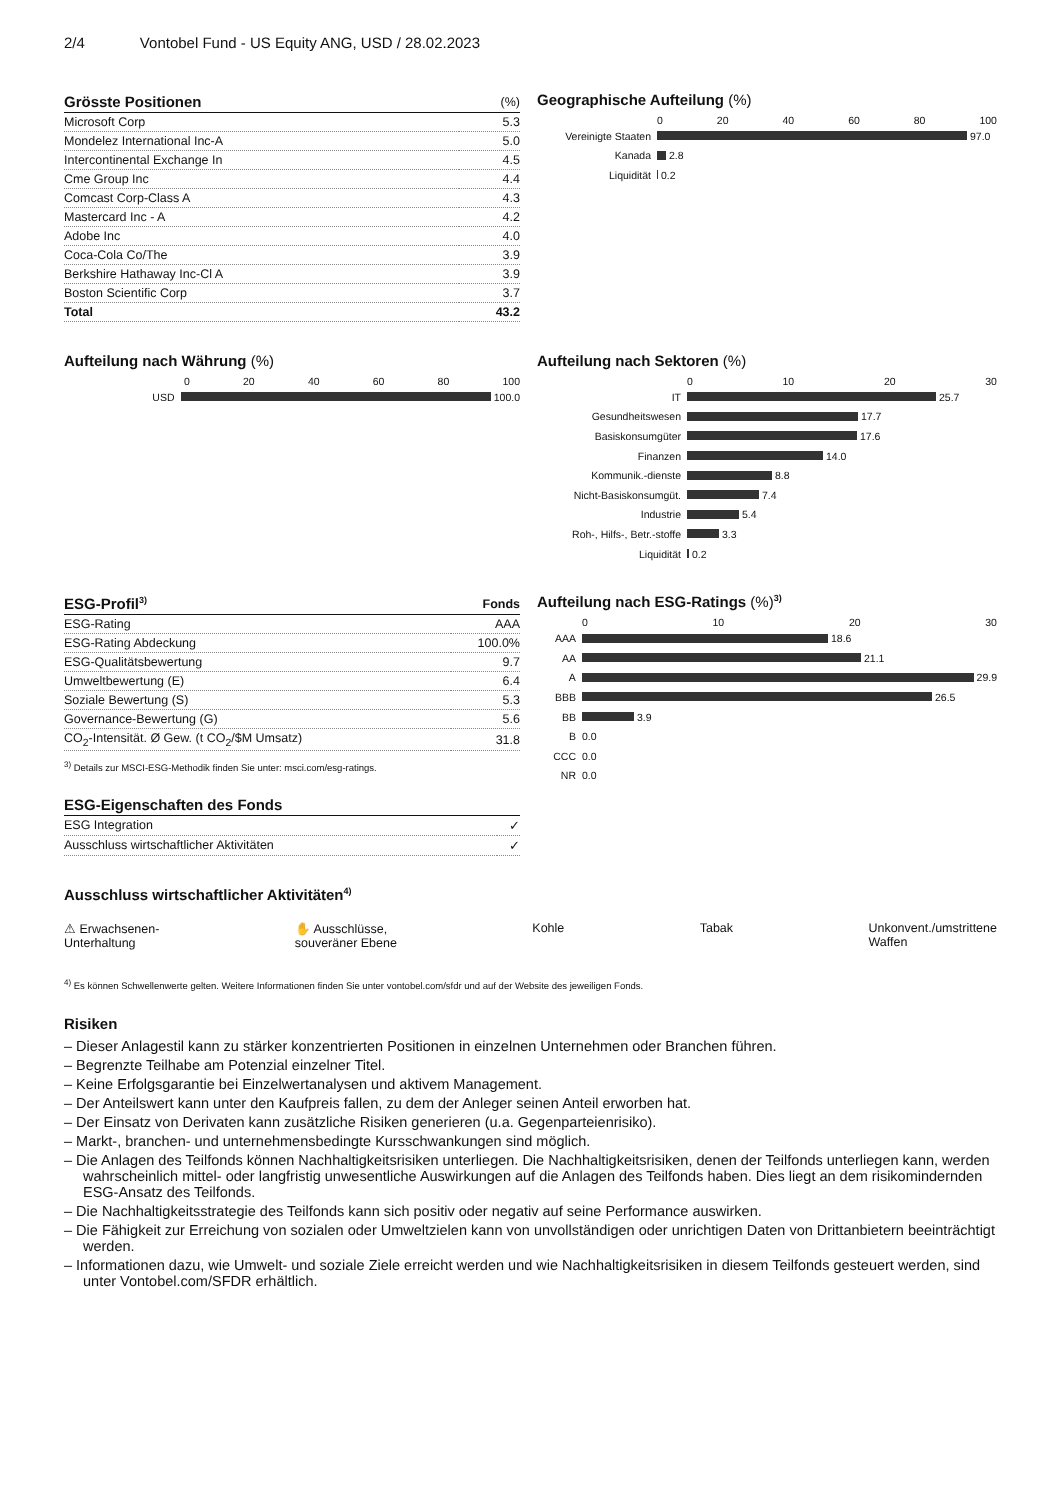2/4 Vontobel Fund - US Equity ANG, USD / 28.02.2023
| Grösste Positionen | (%) |
| --- | --- |
| Microsoft Corp | 5.3 |
| Mondelez International Inc-A | 5.0 |
| Intercontinental Exchange In | 4.5 |
| Cme Group Inc | 4.4 |
| Comcast Corp-Class A | 4.3 |
| Mastercard Inc - A | 4.2 |
| Adobe Inc | 4.0 |
| Coca-Cola Co/The | 3.9 |
| Berkshire Hathaway Inc-Cl A | 3.9 |
| Boston Scientific Corp | 3.7 |
| Total | 43.2 |
Geographische Aufteilung (%)
0 20 40 60 80 100
Vereinigte Staaten 97.0
Kanada 2.8
Liquidität 0.2
Aufteilung nach Währung (%)
0 20 40 60 80 100
USD 100.0
Aufteilung nach Sektoren (%)
0 10 20 30
IT 25.7
Gesundheitswesen 17.7
Basiskonsumgüter 17.6
Finanzen 14.0
Kommunik.-dienste 8.8
Nicht-Basiskonsumgüt. 7.4
Industrie 5.4
Roh-, Hilfs-, Betr.-stoffe 3.3
Liquidität 0.2
| ESG-Profil<sup>3)</sup> | Fonds |
| --- | --- |
| ESG-Rating | AAA |
| ESG-Rating Abdeckung | 100.0% |
| ESG-Qualitätsbewertung | 9.7 |
| Umweltbewertung (E) | 6.4 |
| Soziale Bewertung (S) | 5.3 |
| Governance-Bewertung (G) | 5.6 |
| CO<sub>2</sub>-Intensität. Ø Gew. (t CO<sub>2</sub>/$M Umsatz) | 31.8 |
<sup>3)</sup> Details zur MSCI-ESG-Methodik finden Sie unter: msci.com/esg-ratings.
| ESG-Eigenschaften des Fonds | |
| --- | --- |
| ESG Integration | ✓ |
| Ausschluss wirtschaftlicher Aktivitäten | ✓ |
Aufteilung nach ESG-Ratings (%)<sup>3)</sup>
0 10 20 30
AAA 18.6
AA 21.1
A 29.9
BBB 26.5
BB 3.9
B 0.0
CCC 0.0
NR 0.0
Ausschluss wirtschaftlicher Aktivitäten<sup>4)</sup>
⚠ Erwachsenen-
Unterhaltung ✋ Ausschlüsse,
souveräner Ebene Kohle Tabak Unkonvent./umstrittene
Waffen
<sup>4)</sup> Es können Schwellenwerte gelten. Weitere Informationen finden Sie unter vontobel.com/sfdr und auf der Website des jeweiligen Fonds.
Risiken
– Dieser Anlagestil kann zu stärker konzentrierten Positionen in einzelnen Unternehmen oder Branchen führen.
– Begrenzte Teilhabe am Potenzial einzelner Titel.
– Keine Erfolgsgarantie bei Einzelwertanalysen und aktivem Management.
– Der Anteilswert kann unter den Kaufpreis fallen, zu dem der Anleger seinen Anteil erworben hat.
– Der Einsatz von Derivaten kann zusätzliche Risiken generieren (u.a. Gegenparteienrisiko).
– Markt-, branchen- und unternehmensbedingte Kursschwankungen sind möglich.
– Die Anlagen des Teilfonds können Nachhaltigkeitsrisiken unterliegen. Die Nachhaltigkeitsrisiken, denen der Teilfonds unterliegen kann, werden wahrscheinlich mittel- oder langfristig unwesentliche Auswirkungen auf die Anlagen des Teilfonds haben. Dies liegt an dem risikomindernden ESG-Ansatz des Teilfonds.
– Die Nachhaltigkeitsstrategie des Teilfonds kann sich positiv oder negativ auf seine Performance auswirken.
– Die Fähigkeit zur Erreichung von sozialen oder Umweltzielen kann von unvollständigen oder unrichtigen Daten von Drittanbietern beeinträchtigt werden.
– Informationen dazu, wie Umwelt- und soziale Ziele erreicht werden und wie Nachhaltigkeitsrisiken in diesem Teilfonds gesteuert werden, sind unter Vontobel.com/SFDR erhältlich.